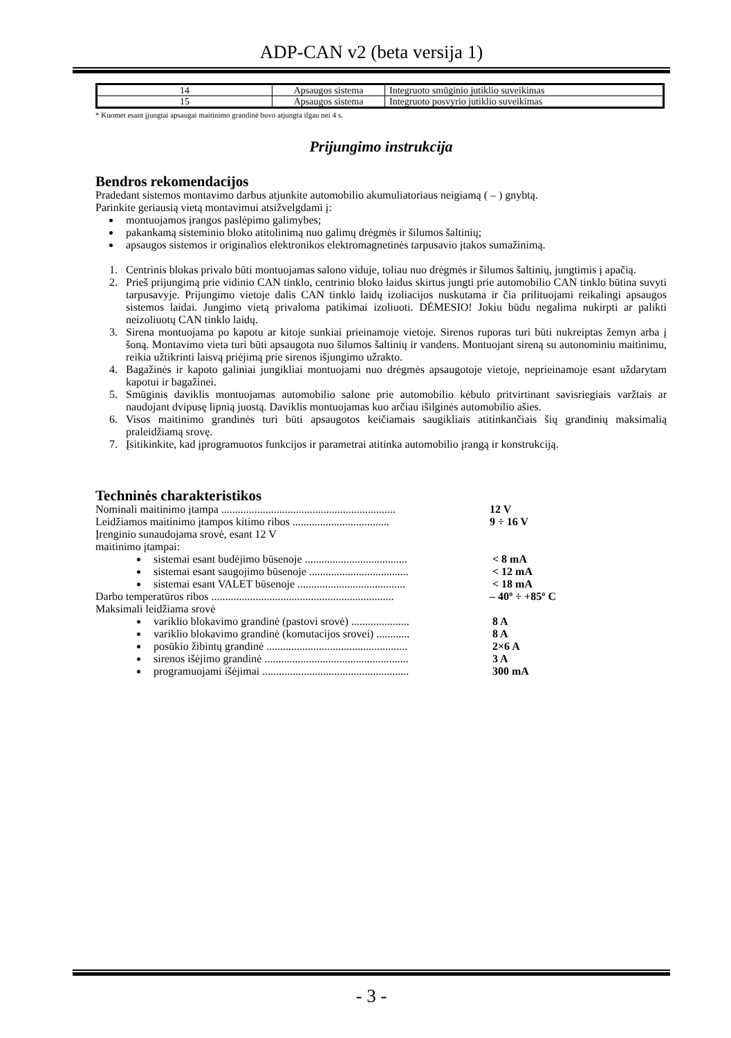ADP-CAN v2 (beta versija 1)
| 14 | Apsaugos sistema | Integruoto smūginio jutiklio suveikimas |
| 15 | Apsaugos sistema | Integruoto posvyrio jutiklio suveikimas |
* Kuomet esant įjungtai apsaugai maitinimo grandinė buvo atjungta ilgau nei 4 s.
Prijungimo instrukcija
Bendros rekomendacijos
Pradedant sistemos montavimo darbus atjunkite automobilio akumuliatoriaus neigiamą ( – ) gnybtą.
Parinkite geriausią vietą montavimui atsižvelgdami į:
montuojamos įrangos paslėpimo galimybes;
pakankamą sisteminio bloko atitolinimą nuo galimų drėgmės ir šilumos šaltinių;
apsaugos sistemos ir originalios elektronikos elektromagnetinės tarpusavio įtakos sumažinimą.
1. Centrinis blokas privalo būti montuojamas salono viduje, toliau nuo drėgmės ir šilumos šaltinių, jungtimis į apačią.
2. Prieš prijungimą prie vidinio CAN tinklo, centrinio bloko laidus skirtus jungti prie automobilio CAN tinklo būtina suvyti tarpusavyje. Prijungimo vietoje dalis CAN tinklo laidų izoliacijos nuskutama ir čia prilituojami reikalingi apsaugos sistemos laidai. Jungimo vietą privaloma patikimai izoliuoti. DĖMESIO! Jokiu būdu negalima nukirpti ar palikti neizoliuotų CAN tinklo laidų.
3. Sirena montuojama po kapotu ar kitoje sunkiai prieinamoje vietoje. Sirenos ruporas turi būti nukreiptas žemyn arba į šoną. Montavimo vieta turi būti apsaugota nuo šilumos šaltinių ir vandens. Montuojant sireną su autonominiu maitinimu, reikia užtikrinti laisvą priėjimą prie sirenos išjungimo užrakto.
4. Bagažinės ir kapoto galiniai jungikliai montuojami nuo drėgmės apsaugotoje vietoje, neprieinamoje esant uždarytam kapotui ir bagažinei.
5. Smūginis daviklis montuojamas automobilio salone prie automobilio kėbulo pritvirtinant savisriegiais varžtais ar naudojant dvipusę lipnią juostą. Daviklis montuojamas kuo arčiau išilginės automobilio ašies.
6. Visos maitinimo grandinės turi būti apsaugotos keičiamais saugikliais atitinkančiais šių grandinių maksimalią praleidžiamą srovę.
7. Įsitikinkite, kad įprogramuotos funkcijos ir parametrai atitinka automobilio įrangą ir konstrukciją.
Techninės charakteristikos
Nominali maitinimo įtampa ............................................................... 12 V
Leidžiamos maitinimo įtampos kitimo ribos ................................... 9 ÷ 16 V
Įrenginio sunaudojama srovė, esant 12 V
maitinimo įtampai:
sistemai esant budėjimo būsenoje ..................................... < 8 mA
sistemai esant saugojimo būsenoje .................................... < 12 mA
sistemai esant VALET būsenoje ....................................... < 18 mA
Darbo temperatūros ribos .................................................................. – 40º ÷ +85º C
Maksimali leidžiama srovė
variklio blokavimo grandinė (pastovi srovė) ..................... 8 A
variklio blokavimo grandinė (komutacijos srovei) ............ 8 A
posūkio žibintų grandinė ................................................... 2×6 A
sirenos išėjimo grandinė .................................................... 3 A
programuojami išėjimai ..................................................... 300 mA
- 3 -